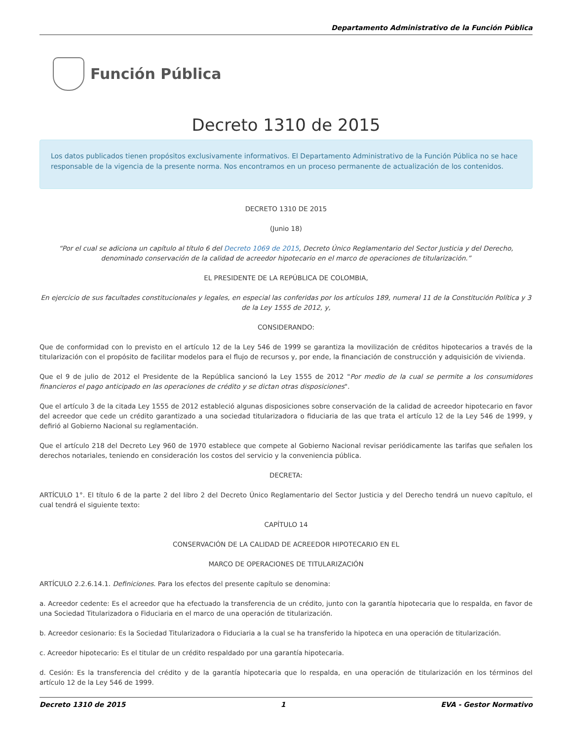Departamento Administrativo de la Función Pública
Función Pública
Decreto 1310 de 2015
Los datos publicados tienen propósitos exclusivamente informativos. El Departamento Administrativo de la Función Pública no se hace responsable de la vigencia de la presente norma. Nos encontramos en un proceso permanente de actualización de los contenidos.
DECRETO 1310 DE 2015
(Junio 18)
“Por el cual se adiciona un capítulo al título 6 del Decreto 1069 de 2015, Decreto Único Reglamentario del Sector Justicia y del Derecho, denominado conservación de la calidad de acreedor hipotecario en el marco de operaciones de titularización.”
EL PRESIDENTE DE LA REPÚBLICA DE COLOMBIA,
En ejercicio de sus facultades constitucionales y legales, en especial las conferidas por los artículos 189, numeral 11 de la Constitución Política y 3 de la Ley 1555 de 2012, y,
CONSIDERANDO:
Que de conformidad con lo previsto en el artículo 12 de la Ley 546 de 1999 se garantiza la movilización de créditos hipotecarios a través de la titularización con el propósito de facilitar modelos para el flujo de recursos y, por ende, la financiación de construcción y adquisición de vivienda.
Que el 9 de julio de 2012 el Presidente de la República sancionó la Ley 1555 de 2012 "Por medio de la cual se permite a los consumidores financieros el pago anticipado en las operaciones de crédito y se dictan otras disposiciones".
Que el artículo 3 de la citada Ley 1555 de 2012 estableció algunas disposiciones sobre conservación de la calidad de acreedor hipotecario en favor del acreedor que cede un crédito garantizado a una sociedad titularizadora o fiduciaria de las que trata el artículo 12 de la Ley 546 de 1999, y defirió al Gobierno Nacional su reglamentación.
Que el artículo 218 del Decreto Ley 960 de 1970 establece que compete al Gobierno Nacional revisar periódicamente las tarifas que señalen los derechos notariales, teniendo en consideración los costos del servicio y la conveniencia pública.
DECRETA:
ARTÍCULO 1°. El título 6 de la parte 2 del libro 2 del Decreto Único Reglamentario del Sector Justicia y del Derecho tendrá un nuevo capítulo, el cual tendrá el siguiente texto:
CAPÍTULO 14
CONSERVACIÓN DE LA CALIDAD DE ACREEDOR HIPOTECARIO EN EL
MARCO DE OPERACIONES DE TITULARIZACIÓN
ARTÍCULO 2.2.6.14.1. Definiciones. Para los efectos del presente capítulo se denomina:
a. Acreedor cedente: Es el acreedor que ha efectuado la transferencia de un crédito, junto con la garantía hipotecaria que lo respalda, en favor de una Sociedad Titularizadora o Fiduciaria en el marco de una operación de titularización.
b. Acreedor cesionario: Es la Sociedad Titularizadora o Fiduciaria a la cual se ha transferido la hipoteca en una operación de titularización.
c. Acreedor hipotecario: Es el titular de un crédito respaldado por una garantía hipotecaria.
d. Cesión: Es la transferencia del crédito y de la garantía hipotecaria que lo respalda, en una operación de titularización en los términos del artículo 12 de la Ley 546 de 1999.
Decreto 1310 de 2015 1 EVA - Gestor Normativo